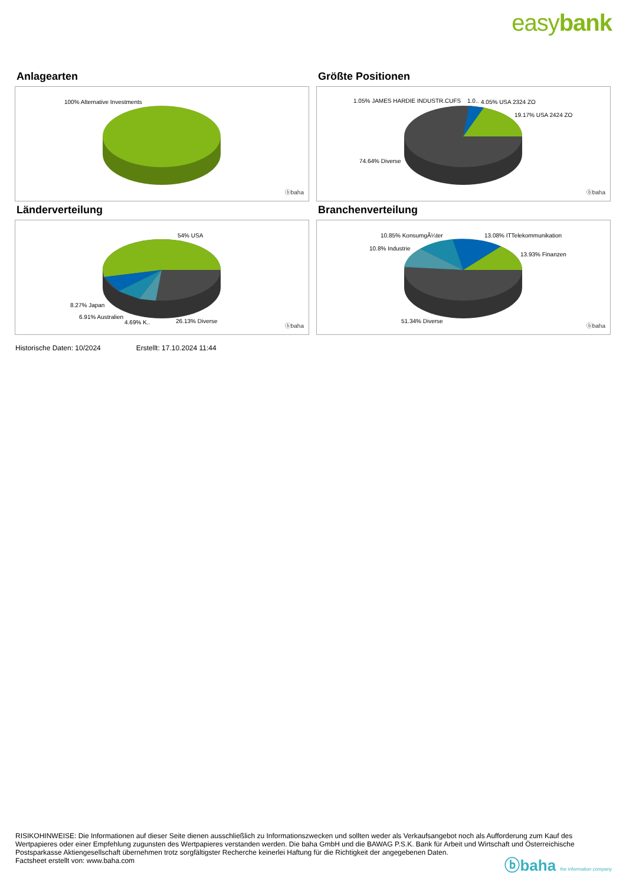easybank
Anlagearten
100% Alternative Investments
ⓑbaha
Größte Positionen
1.05% JAMES HARDIE INDUSTR.CUFS 1.0.. 4.05% USA 2324 ZO
19.17% USA 2424 ZO
74.64% Diverse
ⓑbaha
Länderverteilung
54% USA
8.27% Japan
6.91% Australien
4.69% K.. 26.13% Diverse
ⓑbaha
Branchenverteilung
10.85% KonsumgÃ¼ter 13.08% ITTelekommunikation
10.8% Industrie
13.93% Finanzen
51.34% Diverse
ⓑbaha
Historische Daten: 10/2024 Erstellt: 17.10.2024 11:44
RISIKOHINWEISE: Die Informationen auf dieser Seite dienen ausschließlich zu Informationszwecken und sollten weder als Verkaufsangebot noch als Aufforderung zum Kauf des Wertpapieres oder einer Empfehlung zugunsten des Wertpapieres verstanden werden. Die baha GmbH und die BAWAG P.S.K. Bank für Arbeit und Wirtschaft und Österreichische Postsparkasse Aktiengesellschaft übernehmen trotz sorgfältigster Recherche keinerlei Haftung für die Richtigkeit der angegebenen Daten.
Factsheet erstellt von: www.baha.com
ⓑbaha the information company